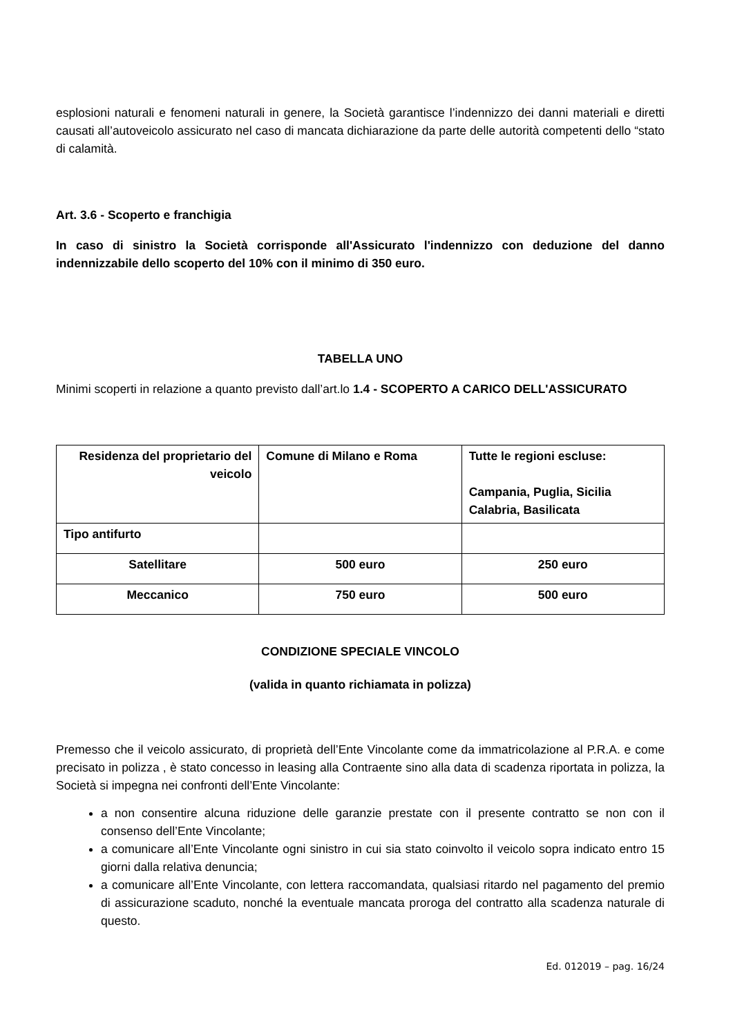esplosioni naturali e fenomeni naturali in genere, la Società garantisce l’indennizzo dei danni materiali e diretti causati all’autoveicolo assicurato nel caso di mancata dichiarazione da parte delle autorità competenti dello “stato di calamità.
Art. 3.6 - Scoperto e franchigia
In caso di sinistro la Società corrisponde all'Assicurato l'indennizzo con deduzione del danno indennizzabile dello scoperto del 10% con il minimo di 350 euro.
TABELLA UNO
Minimi scoperti in relazione a quanto previsto dall’art.lo 1.4 - SCOPERTO A CARICO DELL'ASSICURATO
| Residenza del proprietario del veicolo | Comune di Milano e Roma | Tutte le regioni escluse: Campania, Puglia, Sicilia Calabria, Basilicata |
| Tipo antifurto | | |
| Satellitare | 500 euro | 250 euro |
| Meccanico | 750 euro | 500 euro |
CONDIZIONE SPECIALE VINCOLO
(valida in quanto richiamata in polizza)
Premesso che il veicolo assicurato, di proprietà dell’Ente Vincolante come da immatricolazione al P.R.A. e come precisato in polizza , è stato concesso in leasing alla Contraente sino alla data di scadenza riportata in polizza, la Società si impegna nei confronti dell’Ente Vincolante:
a non consentire alcuna riduzione delle garanzie prestate con il presente contratto se non con il consenso dell’Ente Vincolante;
a comunicare all’Ente Vincolante ogni sinistro in cui sia stato coinvolto il veicolo sopra indicato entro 15 giorni dalla relativa denuncia;
a comunicare all’Ente Vincolante, con lettera raccomandata, qualsiasi ritardo nel pagamento del premio di assicurazione scaduto, nonché la eventuale mancata proroga del contratto alla scadenza naturale di questo.
Ed. 012019 – pag. 16/24